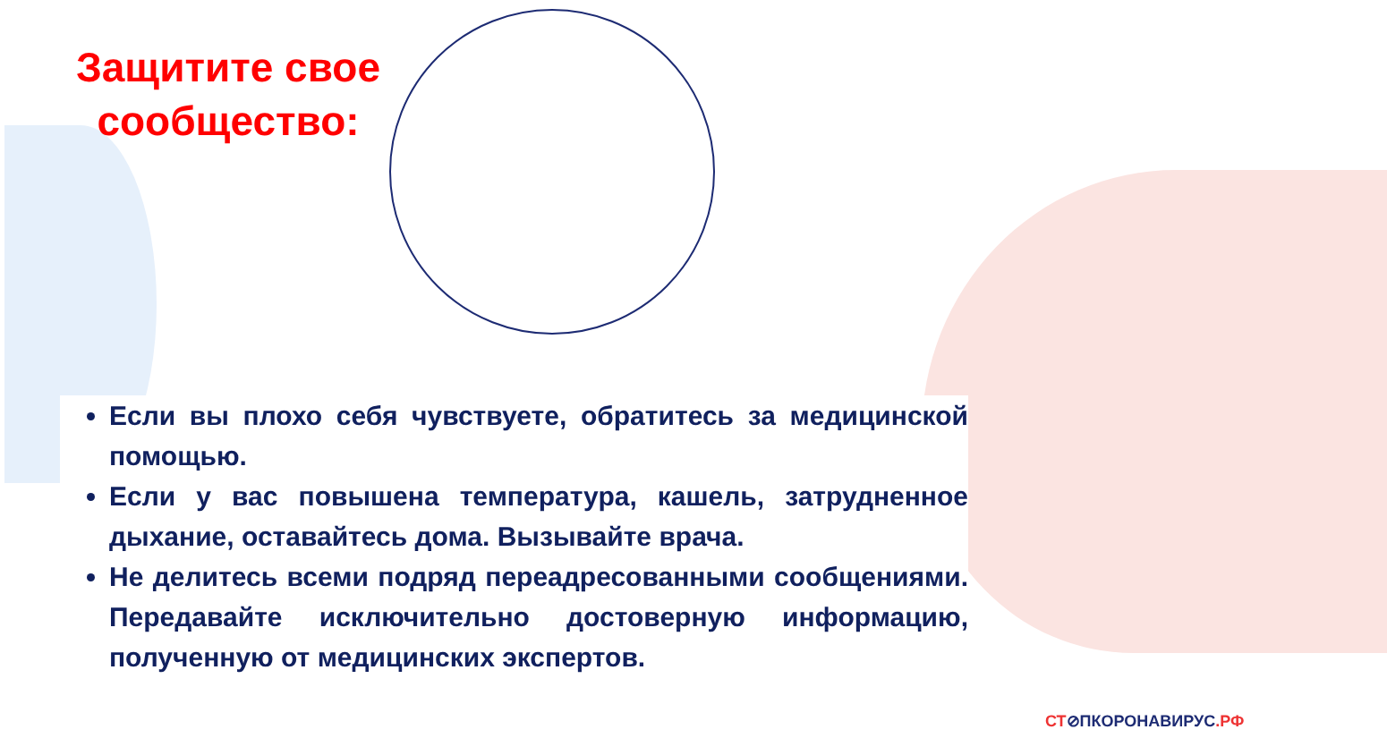Защитите свое сообщество:
Если вы плохо себя чувствуете, обратитесь за медицинской помощью.
Если у вас повышена температура, кашель, затрудненное дыхание, оставайтесь дома. Вызывайте врача.
Не делитесь всеми подряд переадресованными сообщениями. Передавайте исключительно достоверную информацию, полученную от медицинских экспертов.
СТ⊘ПКОРОНАВИРУС.РФ